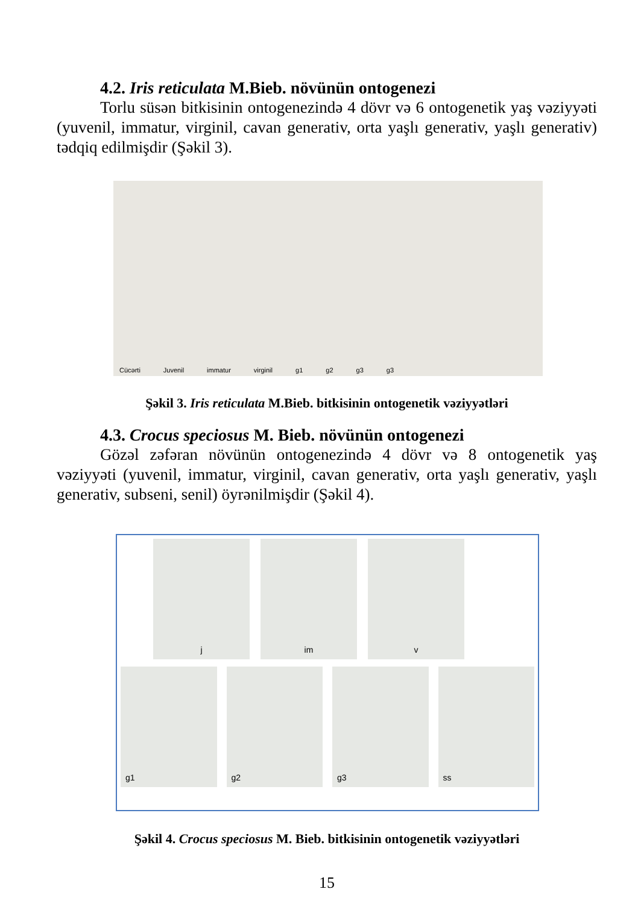4.2. Iris reticulata M.Bieb. növünün ontogenezi
Torlu süsən bitkisinin ontogenezində 4 dövr və 6 ontogenetik yaş vəziyyəti (yuvenil, immatur, virginil, cavan generativ, orta yaşlı generativ, yaşlı generativ) tədqiq edilmişdir (Şəkil 3).
Cücərti Juvenil immatur virginil g1 g2 g3 g3
Şəkil 3. Iris reticulata M.Bieb. bitkisinin ontogenetik vəziyyətləri
4.3. Crocus speciosus M. Bieb. növünün ontogenezi
Gözəl zəfəran növünün ontogenezində 4 dövr və 8 ontogenetik yaş vəziyyəti (yuvenil, immatur, virginil, cavan generativ, orta yaşlı generativ, yaşlı generativ, subseni, senil) öyrənilmişdir (Şəkil 4).
j im v
g1 g2 g3 ss
Şəkil 4. Crocus speciosus M. Bieb. bitkisinin ontogenetik vəziyyətləri
15